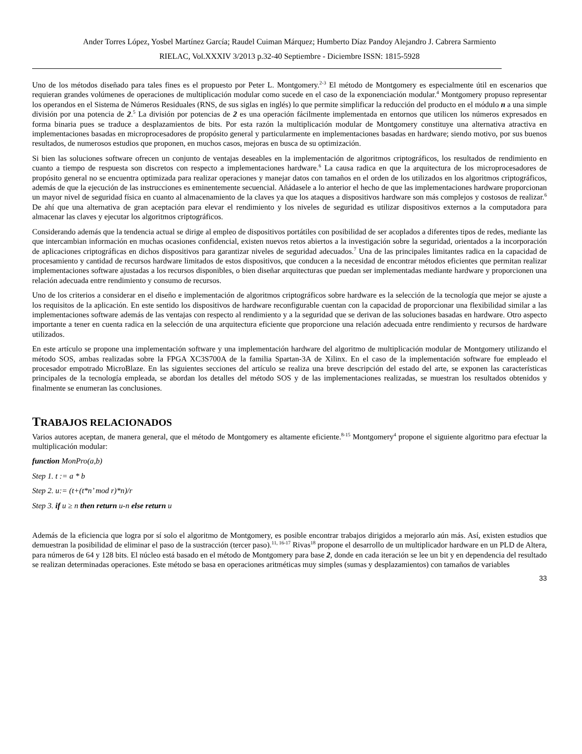Ander Torres López, Yosbel Martínez García; Raudel Cuiman Márquez; Humberto Díaz Pandoy Alejandro J. Cabrera Sarmiento
RIELAC, Vol.XXXIV 3/2013 p.32-40 Septiembre - Diciembre ISSN: 1815-5928
Uno de los métodos diseñado para tales fines es el propuesto por Peter L. Montgomery.<sup>2-3</sup> El método de Montgomery es especialmente útil en escenarios que requieran grandes volúmenes de operaciones de multiplicación modular como sucede en el caso de la exponenciación modular.<sup>4</sup> Montgomery propuso representar los operandos en el Sistema de Números Residuales (RNS, de sus siglas en inglés) lo que permite simplificar la reducción del producto en el módulo n a una simple división por una potencia de 2.<sup>5</sup> La división por potencias de 2 es una operación fácilmente implementada en entornos que utilicen los números expresados en forma binaria pues se traduce a desplazamientos de bits. Por esta razón la multiplicación modular de Montgomery constituye una alternativa atractiva en implementaciones basadas en microprocesadores de propósito general y particularmente en implementaciones basadas en hardware; siendo motivo, por sus buenos resultados, de numerosos estudios que proponen, en muchos casos, mejoras en busca de su optimización.
Si bien las soluciones software ofrecen un conjunto de ventajas deseables en la implementación de algoritmos criptográficos, los resultados de rendimiento en cuanto a tiempo de respuesta son discretos con respecto a implementaciones hardware.<sup>6</sup> La causa radica en que la arquitectura de los microprocesadores de propósito general no se encuentra optimizada para realizar operaciones y manejar datos con tamaños en el orden de los utilizados en los algoritmos criptográficos, además de que la ejecución de las instrucciones es eminentemente secuencial. Añádasele a lo anterior el hecho de que las implementaciones hardware proporcionan un mayor nivel de seguridad física en cuanto al almacenamiento de la claves ya que los ataques a dispositivos hardware son más complejos y costosos de realizar.<sup>6</sup> De ahí que una alternativa de gran aceptación para elevar el rendimiento y los niveles de seguridad es utilizar dispositivos externos a la computadora para almacenar las claves y ejecutar los algoritmos criptográficos.
Considerando además que la tendencia actual se dirige al empleo de dispositivos portátiles con posibilidad de ser acoplados a diferentes tipos de redes, mediante las que intercambian información en muchas ocasiones confidencial, existen nuevos retos abiertos a la investigación sobre la seguridad, orientados a la incorporación de aplicaciones criptográficas en dichos dispositivos para garantizar niveles de seguridad adecuados.<sup>7</sup> Una de las principales limitantes radica en la capacidad de procesamiento y cantidad de recursos hardware limitados de estos dispositivos, que conducen a la necesidad de encontrar métodos eficientes que permitan realizar implementaciones software ajustadas a los recursos disponibles, o bien diseñar arquitecturas que puedan ser implementadas mediante hardware y proporcionen una relación adecuada entre rendimiento y consumo de recursos.
Uno de los criterios a considerar en el diseño e implementación de algoritmos criptográficos sobre hardware es la selección de la tecnología que mejor se ajuste a los requisitos de la aplicación. En este sentido los dispositivos de hardware reconfigurable cuentan con la capacidad de proporcionar una flexibilidad similar a las implementaciones software además de las ventajas con respecto al rendimiento y a la seguridad que se derivan de las soluciones basadas en hardware. Otro aspecto importante a tener en cuenta radica en la selección de una arquitectura eficiente que proporcione una relación adecuada entre rendimiento y recursos de hardware utilizados.
En este artículo se propone una implementación software y una implementación hardware del algoritmo de multiplicación modular de Montgomery utilizando el método SOS, ambas realizadas sobre la FPGA XC3S700A de la familia Spartan-3A de Xilinx. En el caso de la implementación software fue empleado el procesador empotrado MicroBlaze. En las siguientes secciones del artículo se realiza una breve descripción del estado del arte, se exponen las características principales de la tecnología empleada, se abordan los detalles del método SOS y de las implementaciones realizadas, se muestran los resultados obtenidos y finalmente se enumeran las conclusiones.
TRABAJOS RELACIONADOS
Varios autores aceptan, de manera general, que el método de Montgomery es altamente eficiente.<sup>8-15</sup> Montgomery<sup>4</sup> propone el siguiente algoritmo para efectuar la multiplicación modular:
function MonPro(a,b)
Step 1. t := a * b
Step 2. u:= (t+(t*n’ mod r)*n)/r
Step 3. if u ≥ n then return u-n else return u
Además de la eficiencia que logra por sí solo el algoritmo de Montgomery, es posible encontrar trabajos dirigidos a mejorarlo aún más. Así, existen estudios que demuestran la posibilidad de eliminar el paso de la sustracción (tercer paso).<sup>11, 16-17</sup> Rivas<sup>18</sup> propone el desarrollo de un multiplicador hardware en un PLD de Altera, para números de 64 y 128 bits. El núcleo está basado en el método de Montgomery para base 2, donde en cada iteración se lee un bit y en dependencia del resultado se realizan determinadas operaciones. Este método se basa en operaciones aritméticas muy simples (sumas y desplazamientos) con tamaños de variables
33